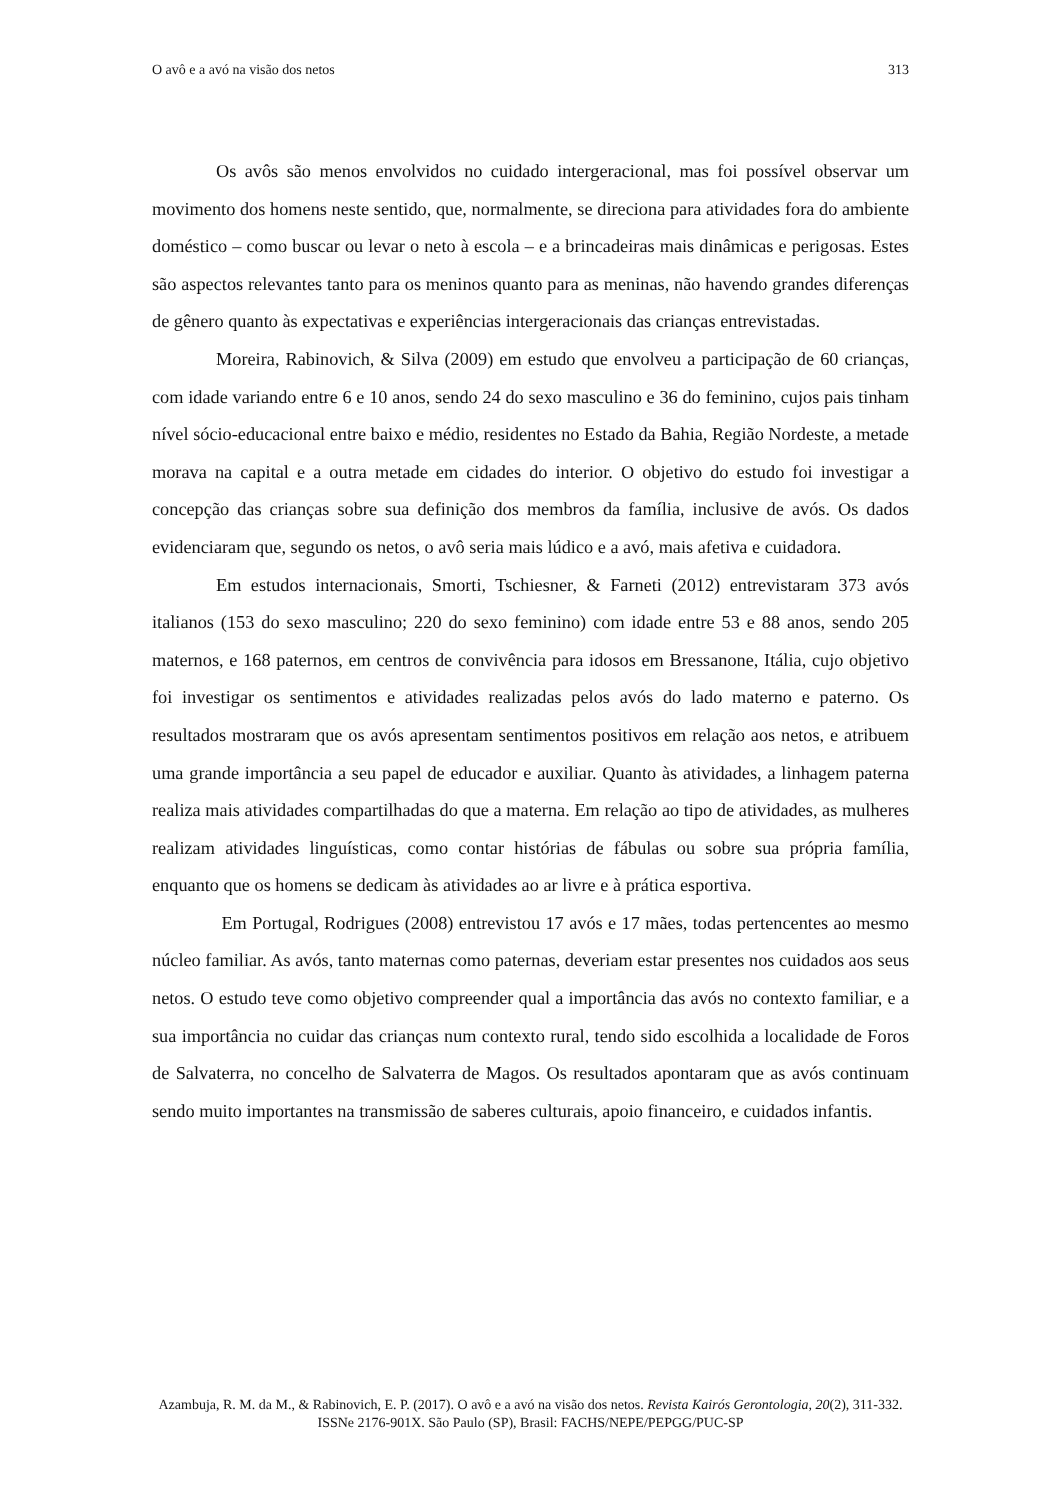O avô e a avó na visão dos netos 313
Os avôs são menos envolvidos no cuidado intergeracional, mas foi possível observar um movimento dos homens neste sentido, que, normalmente, se direciona para atividades fora do ambiente doméstico – como buscar ou levar o neto à escola – e a brincadeiras mais dinâmicas e perigosas. Estes são aspectos relevantes tanto para os meninos quanto para as meninas, não havendo grandes diferenças de gênero quanto às expectativas e experiências intergeracionais das crianças entrevistadas.
Moreira, Rabinovich, & Silva (2009) em estudo que envolveu a participação de 60 crianças, com idade variando entre 6 e 10 anos, sendo 24 do sexo masculino e 36 do feminino, cujos pais tinham nível sócio-educacional entre baixo e médio, residentes no Estado da Bahia, Região Nordeste, a metade morava na capital e a outra metade em cidades do interior. O objetivo do estudo foi investigar a concepção das crianças sobre sua definição dos membros da família, inclusive de avós. Os dados evidenciaram que, segundo os netos, o avô seria mais lúdico e a avó, mais afetiva e cuidadora.
Em estudos internacionais, Smorti, Tschiesner, & Farneti (2012) entrevistaram 373 avós italianos (153 do sexo masculino; 220 do sexo feminino) com idade entre 53 e 88 anos, sendo 205 maternos, e 168 paternos, em centros de convivência para idosos em Bressanone, Itália, cujo objetivo foi investigar os sentimentos e atividades realizadas pelos avós do lado materno e paterno. Os resultados mostraram que os avós apresentam sentimentos positivos em relação aos netos, e atribuem uma grande importância a seu papel de educador e auxiliar. Quanto às atividades, a linhagem paterna realiza mais atividades compartilhadas do que a materna. Em relação ao tipo de atividades, as mulheres realizam atividades linguísticas, como contar histórias de fábulas ou sobre sua própria família, enquanto que os homens se dedicam às atividades ao ar livre e à prática esportiva.
Em Portugal, Rodrigues (2008) entrevistou 17 avós e 17 mães, todas pertencentes ao mesmo núcleo familiar. As avós, tanto maternas como paternas, deveriam estar presentes nos cuidados aos seus netos. O estudo teve como objetivo compreender qual a importância das avós no contexto familiar, e a sua importância no cuidar das crianças num contexto rural, tendo sido escolhida a localidade de Foros de Salvaterra, no concelho de Salvaterra de Magos. Os resultados apontaram que as avós continuam sendo muito importantes na transmissão de saberes culturais, apoio financeiro, e cuidados infantis.
Azambuja, R. M. da M., & Rabinovich, E. P. (2017). O avô e a avó na visão dos netos. Revista Kairós Gerontologia, 20(2), 311-332. ISSNe 2176-901X. São Paulo (SP), Brasil: FACHS/NEPE/PEPGG/PUC-SP